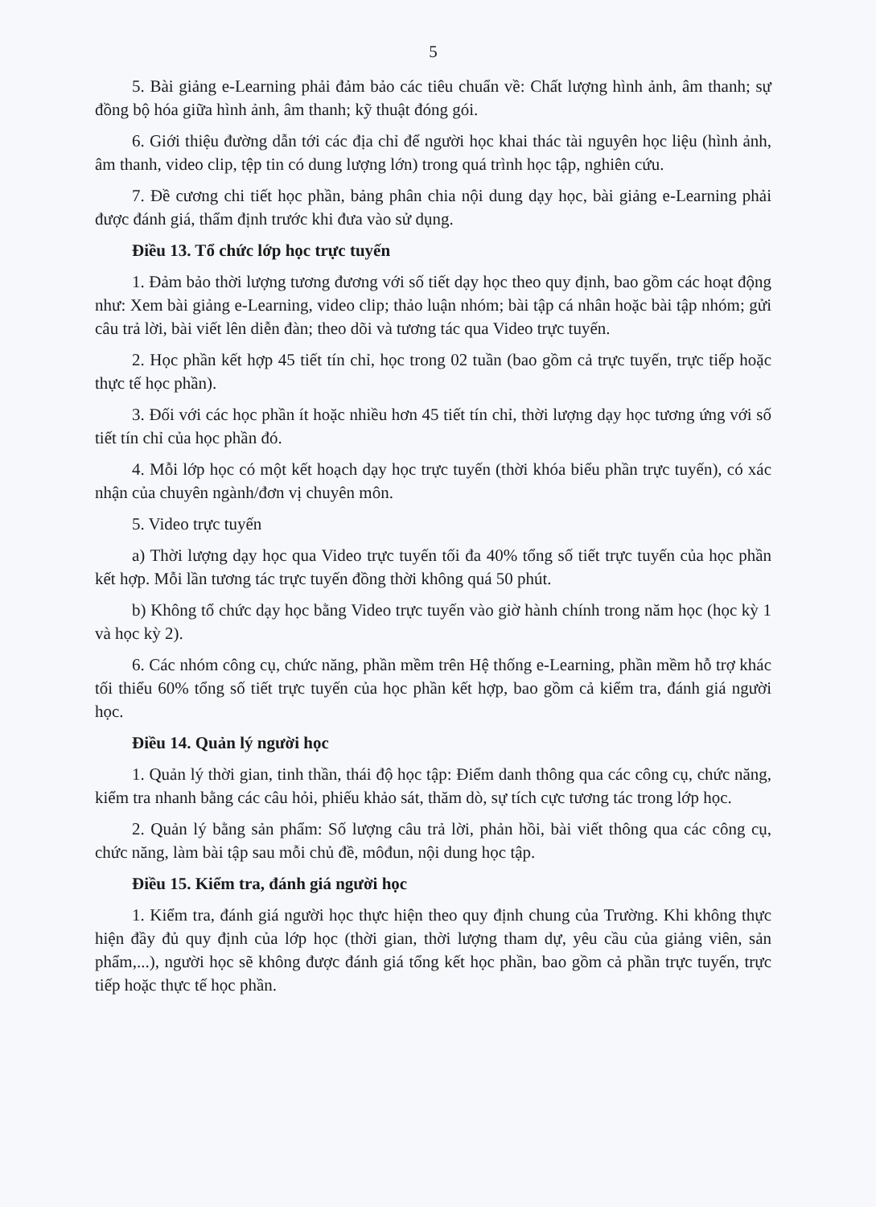5
5. Bài giảng e-Learning phải đảm bảo các tiêu chuẩn về: Chất lượng hình ảnh, âm thanh; sự đồng bộ hóa giữa hình ảnh, âm thanh; kỹ thuật đóng gói.
6. Giới thiệu đường dẫn tới các địa chỉ để người học khai thác tài nguyên học liệu (hình ảnh, âm thanh, video clip, tệp tin có dung lượng lớn) trong quá trình học tập, nghiên cứu.
7. Đề cương chi tiết học phần, bảng phân chia nội dung dạy học, bài giảng e-Learning phải được đánh giá, thẩm định trước khi đưa vào sử dụng.
Điều 13. Tổ chức lớp học trực tuyến
1. Đảm bảo thời lượng tương đương với số tiết dạy học theo quy định, bao gồm các hoạt động như: Xem bài giảng e-Learning, video clip; thảo luận nhóm; bài tập cá nhân hoặc bài tập nhóm; gửi câu trả lời, bài viết lên diễn đàn; theo dõi và tương tác qua Video trực tuyến.
2. Học phần kết hợp 45 tiết tín chỉ, học trong 02 tuần (bao gồm cả trực tuyến, trực tiếp hoặc thực tế học phần).
3. Đối với các học phần ít hoặc nhiều hơn 45 tiết tín chỉ, thời lượng dạy học tương ứng với số tiết tín chỉ của học phần đó.
4. Mỗi lớp học có một kết hoạch dạy học trực tuyến (thời khóa biểu phần trực tuyến), có xác nhận của chuyên ngành/đơn vị chuyên môn.
5. Video trực tuyến
a) Thời lượng dạy học qua Video trực tuyến tối đa 40% tổng số tiết trực tuyến của học phần kết hợp. Mỗi lần tương tác trực tuyến đồng thời không quá 50 phút.
b) Không tổ chức dạy học bằng Video trực tuyến vào giờ hành chính trong năm học (học kỳ 1 và học kỳ 2).
6. Các nhóm công cụ, chức năng, phần mềm trên Hệ thống e-Learning, phần mềm hỗ trợ khác tối thiểu 60% tổng số tiết trực tuyến của học phần kết hợp, bao gồm cả kiểm tra, đánh giá người học.
Điều 14. Quản lý người học
1. Quản lý thời gian, tinh thần, thái độ học tập: Điểm danh thông qua các công cụ, chức năng, kiểm tra nhanh bằng các câu hỏi, phiếu khảo sát, thăm dò, sự tích cực tương tác trong lớp học.
2. Quản lý bằng sản phẩm: Số lượng câu trả lời, phản hồi, bài viết thông qua các công cụ, chức năng, làm bài tập sau mỗi chủ đề, môđun, nội dung học tập.
Điều 15. Kiểm tra, đánh giá người học
1. Kiểm tra, đánh giá người học thực hiện theo quy định chung của Trường. Khi không thực hiện đầy đủ quy định của lớp học (thời gian, thời lượng tham dự, yêu cầu của giảng viên, sản phẩm,...), người học sẽ không được đánh giá tổng kết học phần, bao gồm cả phần trực tuyến, trực tiếp hoặc thực tế học phần.